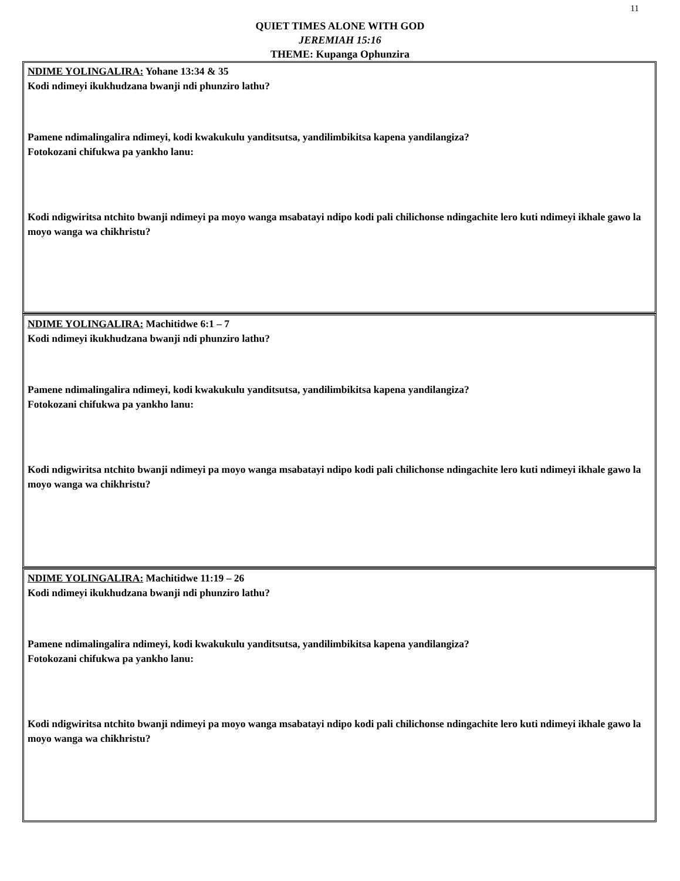11
QUIET TIMES ALONE WITH GOD
JEREMIAH 15:16
THEME: Kupanga Ophunzira
NDIME YOLINGALIRA: Yohane 13:34 & 35
Kodi ndimeyi ikukhudzana bwanji ndi phunziro lathu?
Pamene ndimalingalira ndimeyi, kodi kwakukulu yanditsutsa, yandilimbikitsa kapena yandilangiza?
Fotokozani chifukwa pa yankho lanu:
Kodi ndigwiritsa ntchito bwanji ndimeyi pa moyo wanga msabatayi ndipo kodi pali chilichonse ndingachite lero kuti ndimeyi ikhale gawo la moyo wanga wa chikhristu?
NDIME YOLINGALIRA: Machitidwe 6:1 – 7
Kodi ndimeyi ikukhudzana bwanji ndi phunziro lathu?
Pamene ndimalingalira ndimeyi, kodi kwakukulu yanditsutsa, yandilimbikitsa kapena yandilangiza?
Fotokozani chifukwa pa yankho lanu:
Kodi ndigwiritsa ntchito bwanji ndimeyi pa moyo wanga msabatayi ndipo kodi pali chilichonse ndingachite lero kuti ndimeyi ikhale gawo la moyo wanga wa chikhristu?
NDIME YOLINGALIRA: Machitidwe 11:19 – 26
Kodi ndimeyi ikukhudzana bwanji ndi phunziro lathu?
Pamene ndimalingalira ndimeyi, kodi kwakukulu yanditsutsa, yandilimbikitsa kapena yandilangiza?
Fotokozani chifukwa pa yankho lanu:
Kodi ndigwiritsa ntchito bwanji ndimeyi pa moyo wanga msabatayi ndipo kodi pali chilichonse ndingachite lero kuti ndimeyi ikhale gawo la moyo wanga wa chikhristu?